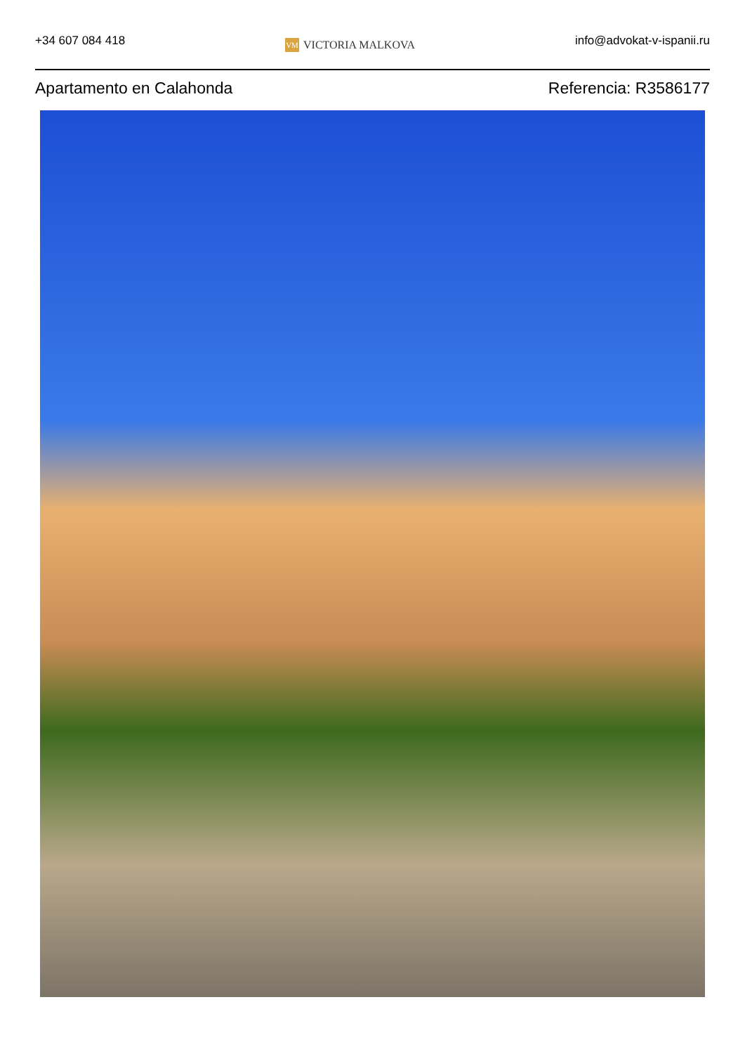+34 607 084 418
VM VICTORIA MALKOVA
info@advokat-v-ispanii.ru
Apartamento en Calahonda Referencia: R3586177